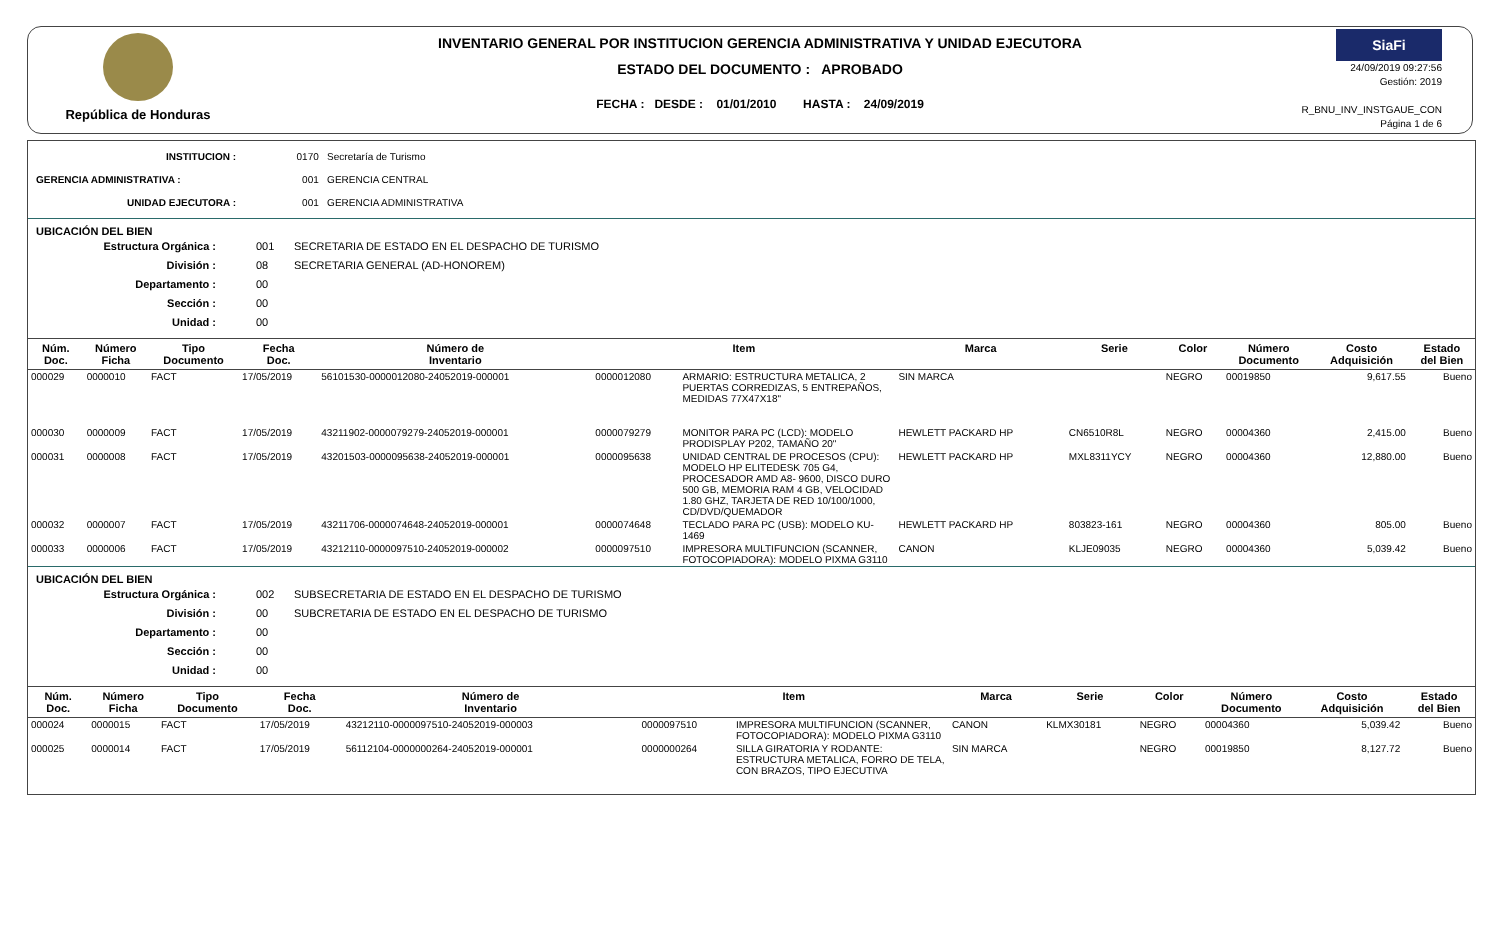República de Honduras
INVENTARIO GENERAL POR INSTITUCION GERENCIA ADMINISTRATIVA Y UNIDAD EJECUTORA
ESTADO DEL DOCUMENTO : APROBADO
FECHA : DESDE : 01/01/2010 HASTA : 24/09/2019
SiaFi
24/09/2019 09:27:56
Gestión: 2019
R_BNU_INV_INSTGAUE_CON
Página 1 de 6
INSTITUCION : 0170 Secretaría de Turismo
GERENCIA ADMINISTRATIVA : 001 GERENCIA CENTRAL
UNIDAD EJECUTORA : 001 GERENCIA ADMINISTRATIVA
UBICACIÓN DEL BIEN
Estructura Orgánica : 001 SECRETARIA DE ESTADO EN EL DESPACHO DE TURISMO
División : 08 SECRETARIA GENERAL (AD-HONOREM)
Departamento : 00
Sección : 00
Unidad : 00
| Núm. Doc. | Número Ficha | Tipo Documento | Fecha Doc. | Número de Inventario | Item | | Marca | Serie | Color | Número Documento | Costo Adquisición | Estado del Bien |
| --- | --- | --- | --- | --- | --- | --- | --- | --- | --- | --- | --- | --- |
| 000029 | 0000010 | FACT | 17/05/2019 | 56101530-0000012080-24052019-000001 | 0000012080 | ARMARIO: ESTRUCTURA METALICA, 2 PUERTAS CORREDIZAS, 5 ENTREPAÑOS, MEDIDAS 77X47X18" | SIN MARCA | | NEGRO | 00019850 | 9,617.55 | Bueno |
| 000030 | 0000009 | FACT | 17/05/2019 | 43211902-0000079279-24052019-000001 | 0000079279 | MONITOR PARA PC (LCD): MODELO PRODISPLAY P202, TAMAÑO 20" | HEWLETT PACKARD HP | CN6510R8L | NEGRO | 00004360 | 2,415.00 | Bueno |
| 000031 | 0000008 | FACT | 17/05/2019 | 43201503-0000095638-24052019-000001 | 0000095638 | UNIDAD CENTRAL DE PROCESOS (CPU): MODELO HP ELITEDESK 705 G4, PROCESADOR AMD A8- 9600, DISCO DURO 500 GB, MEMORIA RAM 4 GB, VELOCIDAD 1.80 GHZ, TARJETA DE RED 10/100/1000, CD/DVD/QUEMADOR | HEWLETT PACKARD HP | MXL8311YCY | NEGRO | 00004360 | 12,880.00 | Bueno |
| 000032 | 0000007 | FACT | 17/05/2019 | 43211706-0000074648-24052019-000001 | 0000074648 | TECLADO PARA PC (USB): MODELO KU-1469 | HEWLETT PACKARD HP | 803823-161 | NEGRO | 00004360 | 805.00 | Bueno |
| 000033 | 0000006 | FACT | 17/05/2019 | 43212110-0000097510-24052019-000002 | 0000097510 | IMPRESORA MULTIFUNCION (SCANNER, FOTOCOPIADORA): MODELO PIXMA G3110 | CANON | KLJE09035 | NEGRO | 00004360 | 5,039.42 | Bueno |
UBICACIÓN DEL BIEN
Estructura Orgánica : 002 SUBSECRETARIA DE ESTADO EN EL DESPACHO DE TURISMO
División : 00 SUBCRETARIA DE ESTADO EN EL DESPACHO DE TURISMO
Departamento : 00
Sección : 00
Unidad : 00
| Núm. Doc. | Número Ficha | Tipo Documento | Fecha Doc. | Número de Inventario | Item | | Marca | Serie | Color | Número Documento | Costo Adquisición | Estado del Bien |
| --- | --- | --- | --- | --- | --- | --- | --- | --- | --- | --- | --- | --- |
| 000024 | 0000015 | FACT | 17/05/2019 | 43212110-0000097510-24052019-000003 | 0000097510 | IMPRESORA MULTIFUNCION (SCANNER, FOTOCOPIADORA): MODELO PIXMA G3110 | CANON | KLMX30181 | NEGRO | 00004360 | 5,039.42 | Bueno |
| 000025 | 0000014 | FACT | 17/05/2019 | 56112104-0000000264-24052019-000001 | 0000000264 | SILLA GIRATORIA Y RODANTE: ESTRUCTURA METALICA, FORRO DE TELA, CON BRAZOS, TIPO EJECUTIVA | SIN MARCA | | NEGRO | 00019850 | 8,127.72 | Bueno |